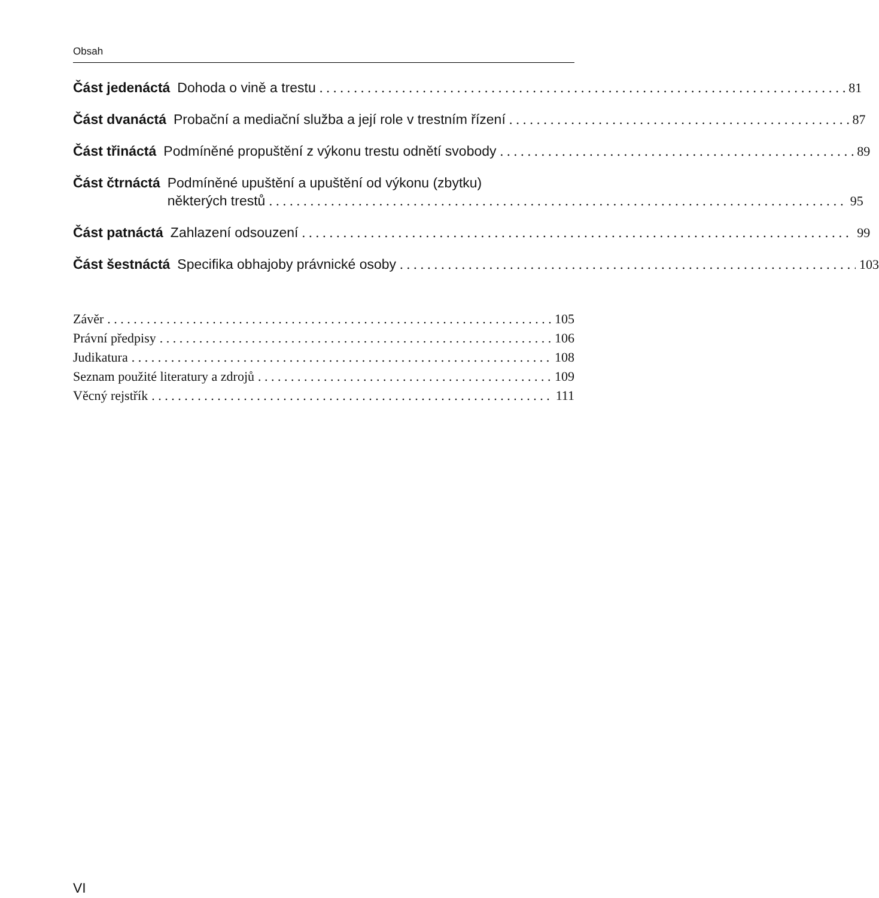Obsah
Část jedenáctá Dohoda o vině a trestu 81
Část dvanáctá Probační a mediační služba a její role v trestním řízení 87
Část třináctá Podmíněné propuštění z výkonu trestu odnětí svobody 89
Část čtrnáctá Podmíněné upuštění a upuštění od výkonu (zbytku)
některých trestů 95
Část patnáctá Zahlazení odsouzení 99
Část šestnáctá Specifika obhajoby právnické osoby 103
Závěr 105
Právní předpisy 106
Judikatura 108
Seznam použité literatury a zdrojů 109
Věcný rejstřík 111
VI